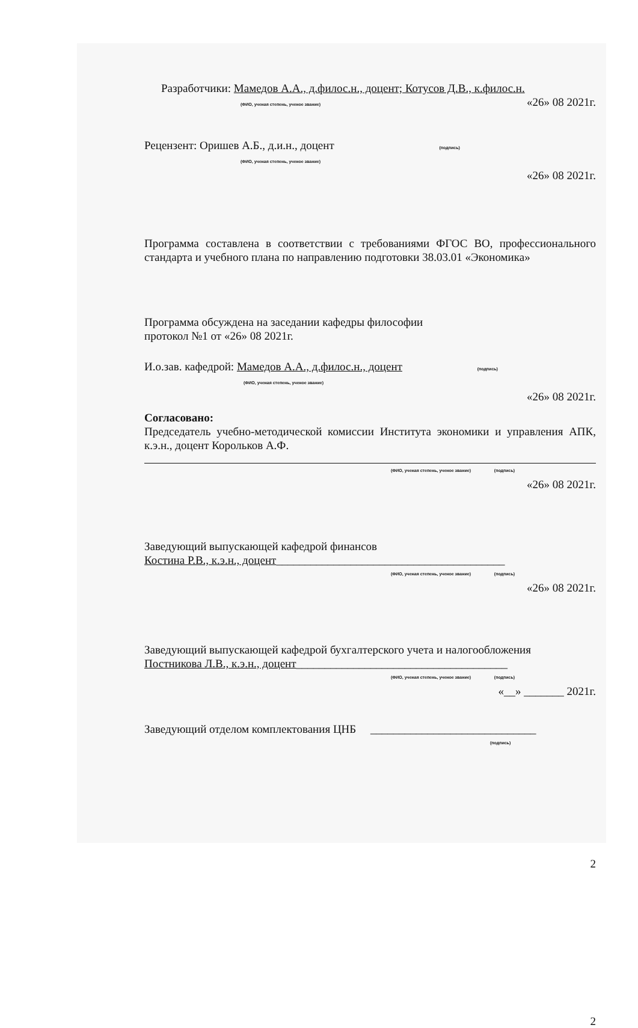Разработчики: Мамедов А.А., д.филос.н., доцент; Котусов Д.В., к.филос.н.
(ФИО, ученая степень, ученое звание) «26» 08 2021г.
Рецензент: Оришев А.Б., д.и.н., доцент (подпись)
(ФИО, ученая степень, ученое звание)
«26» 08 2021г.
Программа составлена в соответствии с требованиями ФГОС ВО, профессионального стандарта и учебного плана по направлению подготовки 38.03.01 «Экономика»
Программа обсуждена на заседании кафедры философии
протокол №1 от «26» 08 2021г.
И.о.зав. кафедрой: Мамедов А.А., д.филос.н., доцент (подпись)
(ФИО, ученая степень, ученое звание)
«26» 08 2021г.
Согласовано:
Председатель учебно-методической комиссии Института экономики и управления АПК, к.э.н., доцент Корольков А.Ф.
(ФИО, ученая степень, ученое звание) (подпись)
«26» 08 2021г.
Заведующий выпускающей кафедрой финансов
Костина Р.В., к.э.н., доцент________________________________________
(ФИО, ученая степень, ученое звание) (подпись)
«26» 08 2021г.
Заведующий выпускающей кафедрой бухгалтерского учета и налогообложения
Постникова Л.В., к.э.н., доцент_____________________________________
(ФИО, ученая степень, ученое звание) (подпись)
«__» _______ 2021г.
Заведующий отделом комплектования ЦНБ _____________________________
(подпись)
2
2